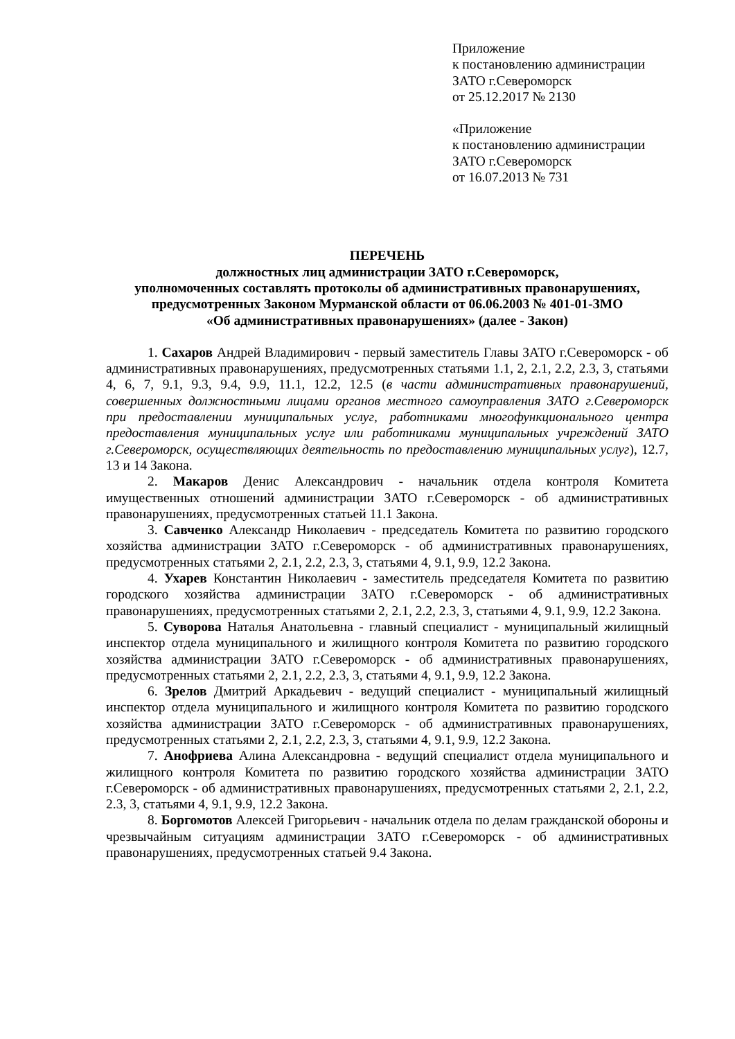Приложение
к постановлению администрации
ЗАТО г.Североморск
от 25.12.2017 № 2130
«Приложение
к постановлению администрации
ЗАТО г.Североморск
от 16.07.2013 № 731
ПЕРЕЧЕНЬ
должностных лиц администрации ЗАТО г.Североморск,
уполномоченных составлять протоколы об административных правонарушениях,
предусмотренных Законом Мурманской области от 06.06.2003 № 401-01-ЗМО
«Об административных правонарушениях» (далее - Закон)
1. Сахаров Андрей Владимирович - первый заместитель Главы ЗАТО г.Североморск - об административных правонарушениях, предусмотренных статьями 1.1, 2, 2.1, 2.2, 2.3, 3, статьями 4, 6, 7, 9.1, 9.3, 9.4, 9.9, 11.1, 12.2, 12.5 (в части административных правонарушений, совершенных должностными лицами органов местного самоуправления ЗАТО г.Североморск при предоставлении муниципальных услуг, работниками многофункционального центра предоставления муниципальных услуг или работниками муниципальных учреждений ЗАТО г.Североморск, осуществляющих деятельность по предоставлению муниципальных услуг), 12.7, 13 и 14 Закона.
2. Макаров Денис Александрович - начальник отдела контроля Комитета имущественных отношений администрации ЗАТО г.Североморск - об административных правонарушениях, предусмотренных статьей 11.1 Закона.
3. Савченко Александр Николаевич - председатель Комитета по развитию городского хозяйства администрации ЗАТО г.Североморск - об административных правонарушениях, предусмотренных статьями 2, 2.1, 2.2, 2.3, 3, статьями 4, 9.1, 9.9, 12.2 Закона.
4. Ухарев Константин Николаевич - заместитель председателя Комитета по развитию городского хозяйства администрации ЗАТО г.Североморск - об административных правонарушениях, предусмотренных статьями 2, 2.1, 2.2, 2.3, 3, статьями 4, 9.1, 9.9, 12.2 Закона.
5. Суворова Наталья Анатольевна - главный специалист - муниципальный жилищный инспектор отдела муниципального и жилищного контроля Комитета по развитию городского хозяйства администрации ЗАТО г.Североморск - об административных правонарушениях, предусмотренных статьями 2, 2.1, 2.2, 2.3, 3, статьями 4, 9.1, 9.9, 12.2 Закона.
6. Зрелов Дмитрий Аркадьевич - ведущий специалист - муниципальный жилищный инспектор отдела муниципального и жилищного контроля Комитета по развитию городского хозяйства администрации ЗАТО г.Североморск - об административных правонарушениях, предусмотренных статьями 2, 2.1, 2.2, 2.3, 3, статьями 4, 9.1, 9.9, 12.2 Закона.
7. Анофриева Алина Александровна - ведущий специалист отдела муниципального и жилищного контроля Комитета по развитию городского хозяйства администрации ЗАТО г.Североморск - об административных правонарушениях, предусмотренных статьями 2, 2.1, 2.2, 2.3, 3, статьями 4, 9.1, 9.9, 12.2 Закона.
8. Боргомотов Алексей Григорьевич - начальник отдела по делам гражданской обороны и чрезвычайным ситуациям администрации ЗАТО г.Североморск - об административных правонарушениях, предусмотренных статьей 9.4 Закона.